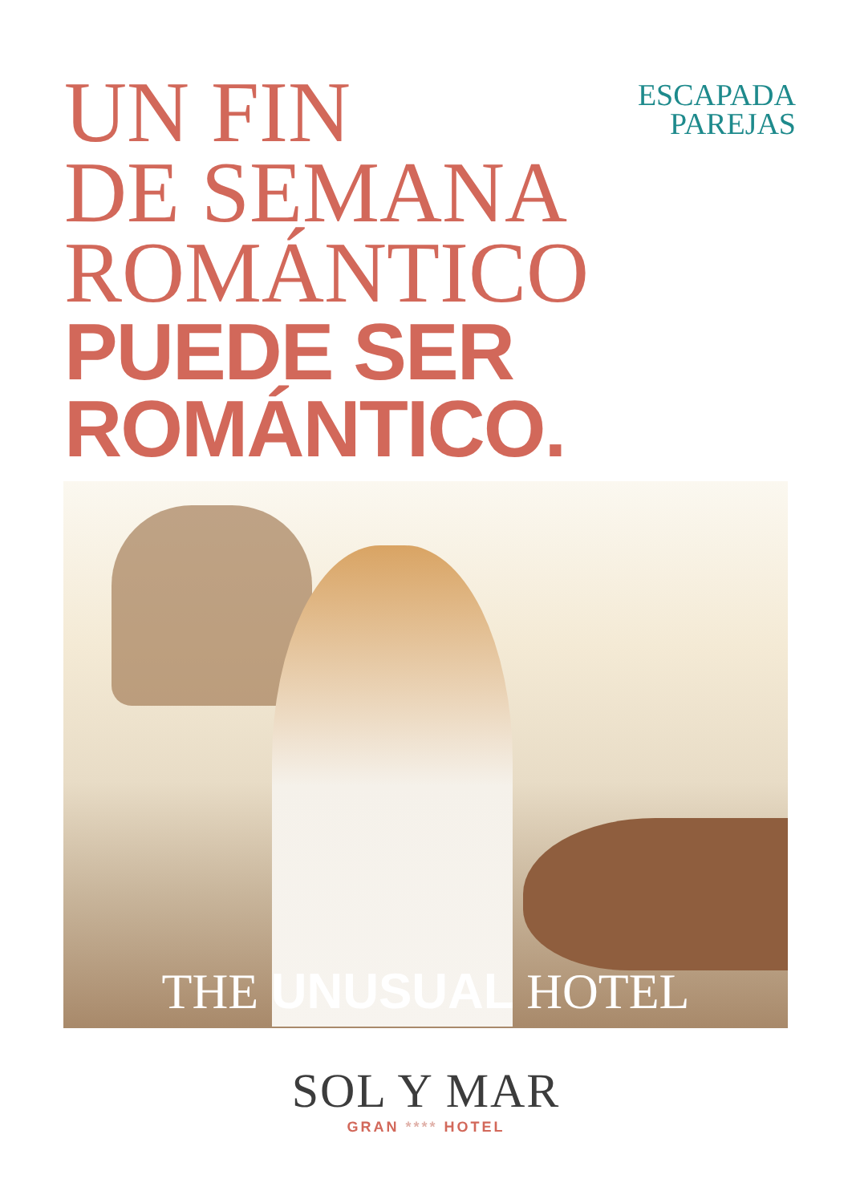ESCAPADA
PAREJAS
UN FIN
DE SEMANA
ROMÁNTICO
PUEDE SER
ROMÁNTICO.
THE UNUSUAL HOTEL
SOL Y MAR
GRAN **** HOTEL